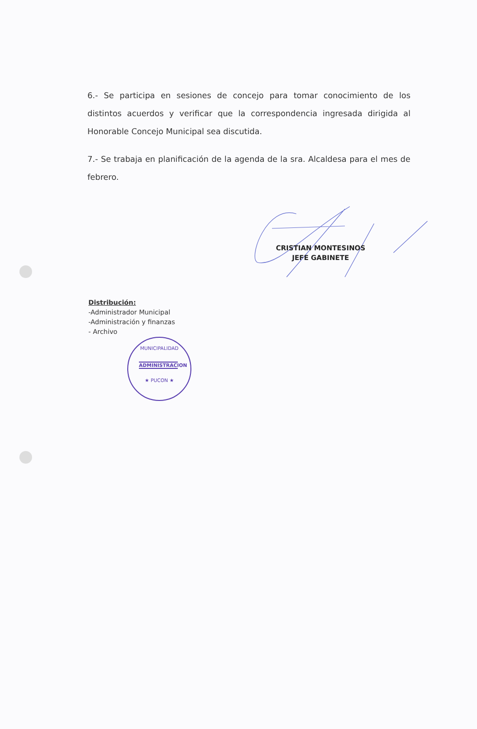6.- Se participa en sesiones de concejo para tomar conocimiento de los distintos acuerdos y verificar que la correspondencia ingresada dirigida al Honorable Concejo Municipal sea discutida.
7.- Se trabaja en planificación de la agenda de la sra. Alcaldesa para el mes de febrero.
CRISTIAN MONTESINOS
JEFE GABINETE
Distribución:
-Administrador Municipal
-Administración y finanzas
- Archivo
MUNICIPALIDAD
ADMINISTRACION
★ PUCON ★